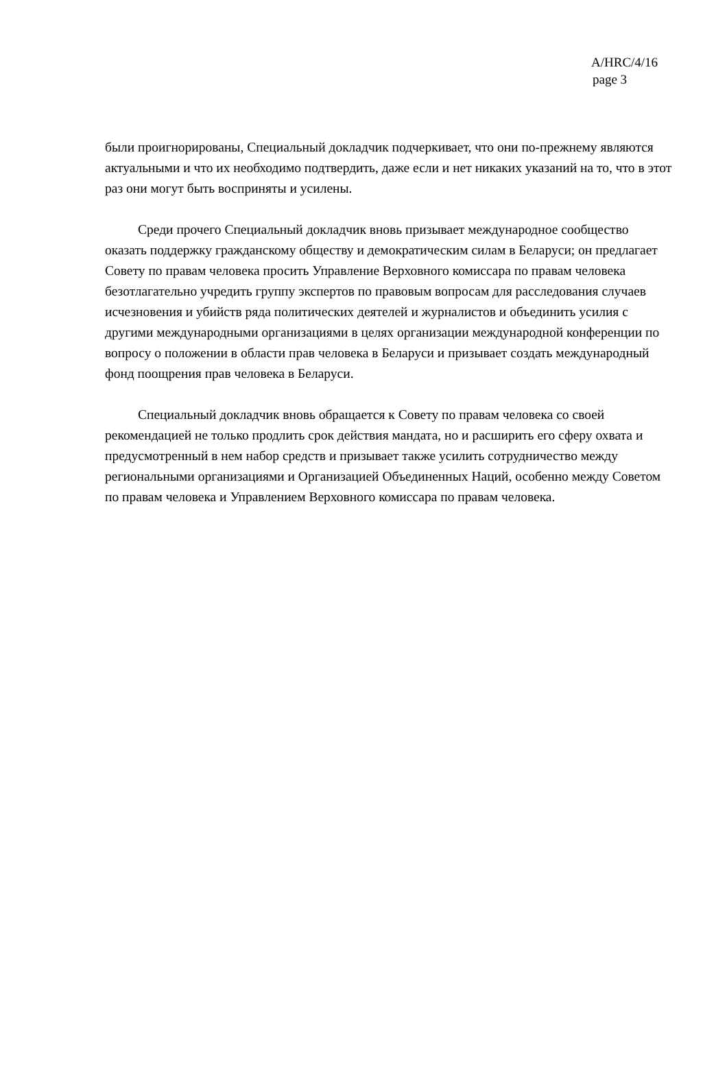A/HRC/4/16
page 3
были проигнорированы, Специальный докладчик подчеркивает, что они по-прежнему являются актуальными и что их необходимо подтвердить, даже если и нет никаких указаний на то, что в этот раз они могут быть восприняты и усилены.
Среди прочего Специальный докладчик вновь призывает международное сообщество оказать поддержку гражданскому обществу и демократическим силам в Беларуси; он предлагает Совету по правам человека просить Управление Верховного комиссара по правам человека безотлагательно учредить группу экспертов по правовым вопросам для расследования случаев исчезновения и убийств ряда политических деятелей и журналистов и объединить усилия с другими международными организациями в целях организации международной конференции по вопросу о положении в области прав человека в Беларуси и призывает создать международный фонд поощрения прав человека в Беларуси.
Специальный докладчик вновь обращается к Совету по правам человека со своей рекомендацией не только продлить срок действия мандата, но и расширить его сферу охвата и предусмотренный в нем набор средств и призывает также усилить сотрудничество между региональными организациями и Организацией Объединенных Наций, особенно между Советом по правам человека и Управлением Верховного комиссара по правам человека.